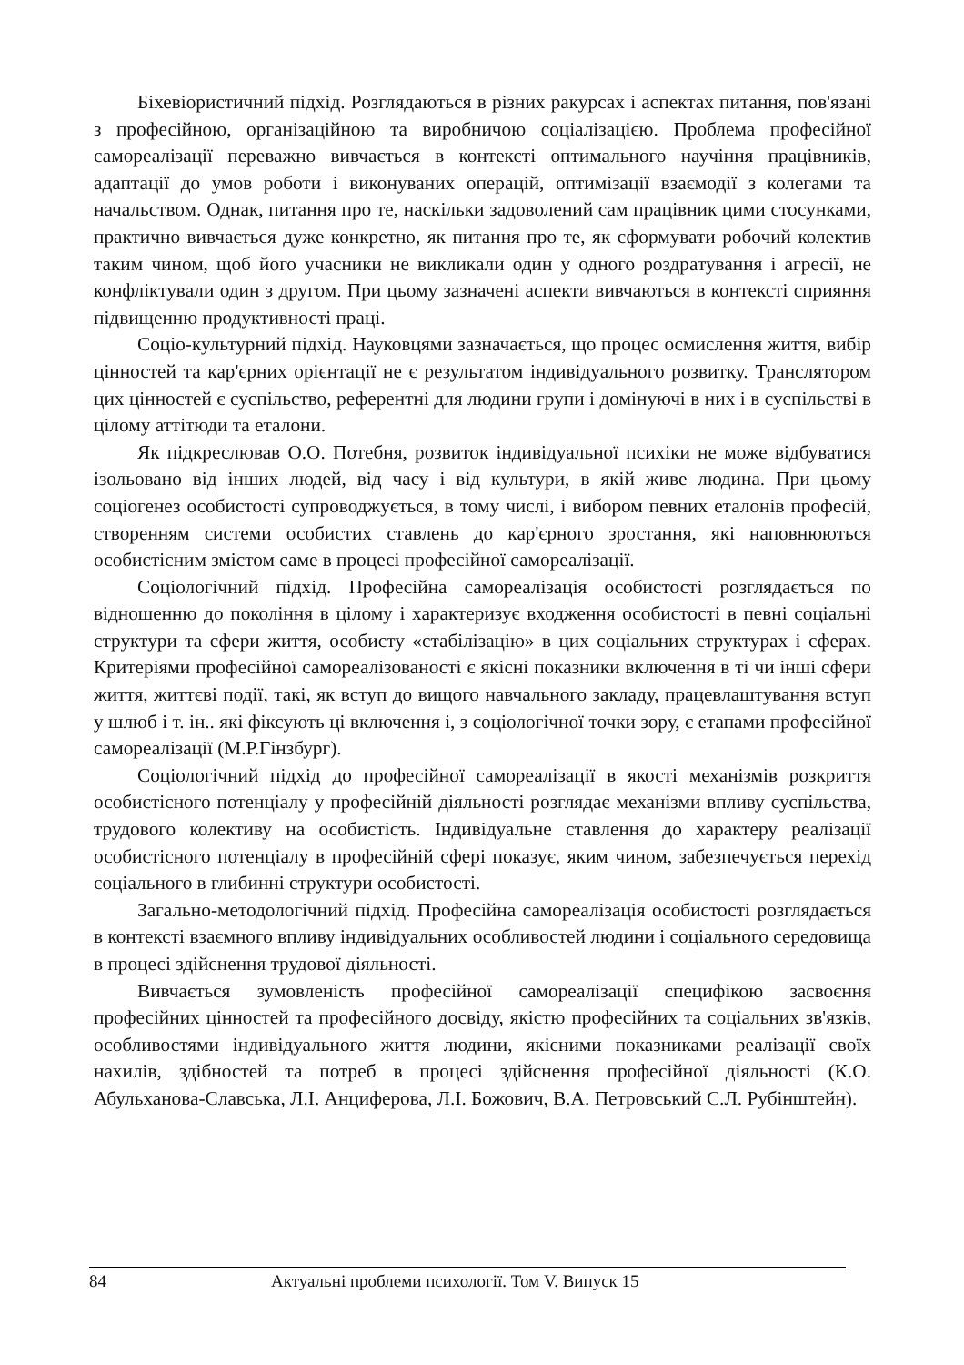Біхевіористичний підхід. Розглядаються в різних ракурсах і аспектах питання, пов'язані з професійною, організаційною та виробничою соціалізацією. Проблема професійної самореалізації переважно вивчається в контексті оптимального научіння працівників, адаптації до умов роботи і виконуваних операцій, оптимізації взаємодії з колегами та начальством. Однак, питання про те, наскільки задоволений сам працівник цими стосунками, практично вивчається дуже конкретно, як питання про те, як сформувати робочий колектив таким чином, щоб його учасники не викликали один у одного роздратування і агресії, не конфліктували один з другом. При цьому зазначені аспекти вивчаються в контексті сприяння підвищенню продуктивності праці.
Соціо-культурний підхід. Науковцями зазначається, що процес осмислення життя, вибір цінностей та кар'єрних орієнтації не є результатом індивідуального розвитку. Транслятором цих цінностей є суспільство, референтні для людини групи і домінуючі в них і в суспільстві в цілому аттітюди та еталони.
Як підкреслював О.О. Потебня, розвиток індивідуальної психіки не може відбуватися ізольовано від інших людей, від часу і від культури, в якій живе людина. При цьому соціогенез особистості супроводжується, в тому числі, і вибором певних еталонів професій, створенням системи особистих ставлень до кар'єрного зростання, які наповнюються особистісним змістом саме в процесі професійної самореалізації.
Соціологічний підхід. Професійна самореалізація особистості розглядається по відношенню до покоління в цілому і характеризує входження особистості в певні соціальні структури та сфери життя, особисту «стабілізацію» в цих соціальних структурах і сферах. Критеріями професійної самореалізованості є якісні показники включення в ті чи інші сфери життя, життєві події, такі, як вступ до вищого навчального закладу, працевлаштування вступ у шлюб і т. ін.. які фіксують ці включення і, з соціологічної точки зору, є етапами професійної самореалізації (М.Р.Гінзбург).
Соціологічний підхід до професійної самореалізації в якості механізмів розкриття особистісного потенціалу у професійній діяльності розглядає механізми впливу суспільства, трудового колективу на особистість. Індивідуальне ставлення до характеру реалізації особистісного потенціалу в професійній сфері показує, яким чином, забезпечується перехід соціального в глибинні структури особистості.
Загально-методологічний підхід. Професійна самореалізація особистості розглядається в контексті взаємного впливу індивідуальних особливостей людини і соціального середовища в процесі здійснення трудової діяльності.
Вивчається зумовленість професійної самореалізації специфікою засвоєння професійних цінностей та професійного досвіду, якістю професійних та соціальних зв'язків, особливостями індивідуального життя людини, якісними показниками реалізації своїх нахилів, здібностей та потреб в процесі здійснення професійної діяльності (К.О. Абульханова-Славська, Л.І. Анциферова, Л.І. Божович, В.А. Петровський С.Л. Рубінштейн).
84 Актуальні проблеми психології. Том V. Випуск 15